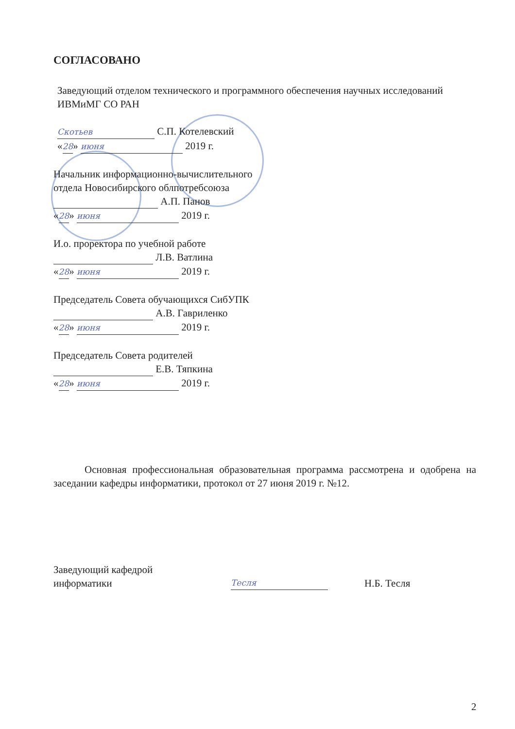СОГЛАСОВАНО
Заведующий отделом технического и программного обеспечения научных исследований ИВМиМГ СО РАН
Скотьев С.П. Котелевский
«28» июня 2019 г.
Начальник информационно-вычислительного
отдела Новосибирского облпотребсоюза
А.П. Панов
«28» июня 2019 г.
И.о. проректора по учебной работе
Л.В. Ватлина
«28» июня 2019 г.
Председатель Совета обучающихся СибУПК
А.В. Гавриленко
«28» июня 2019 г.
Председатель Совета родителей
Е.В. Тяпкина
«28» июня 2019 г.
Основная профессиональная образовательная программа рассмотрена и одобрена на заседании кафедры информатики, протокол от 27 июня 2019 г. №12.
Заведующий кафедрой
информатики
Тесля
Н.Б. Тесля
2